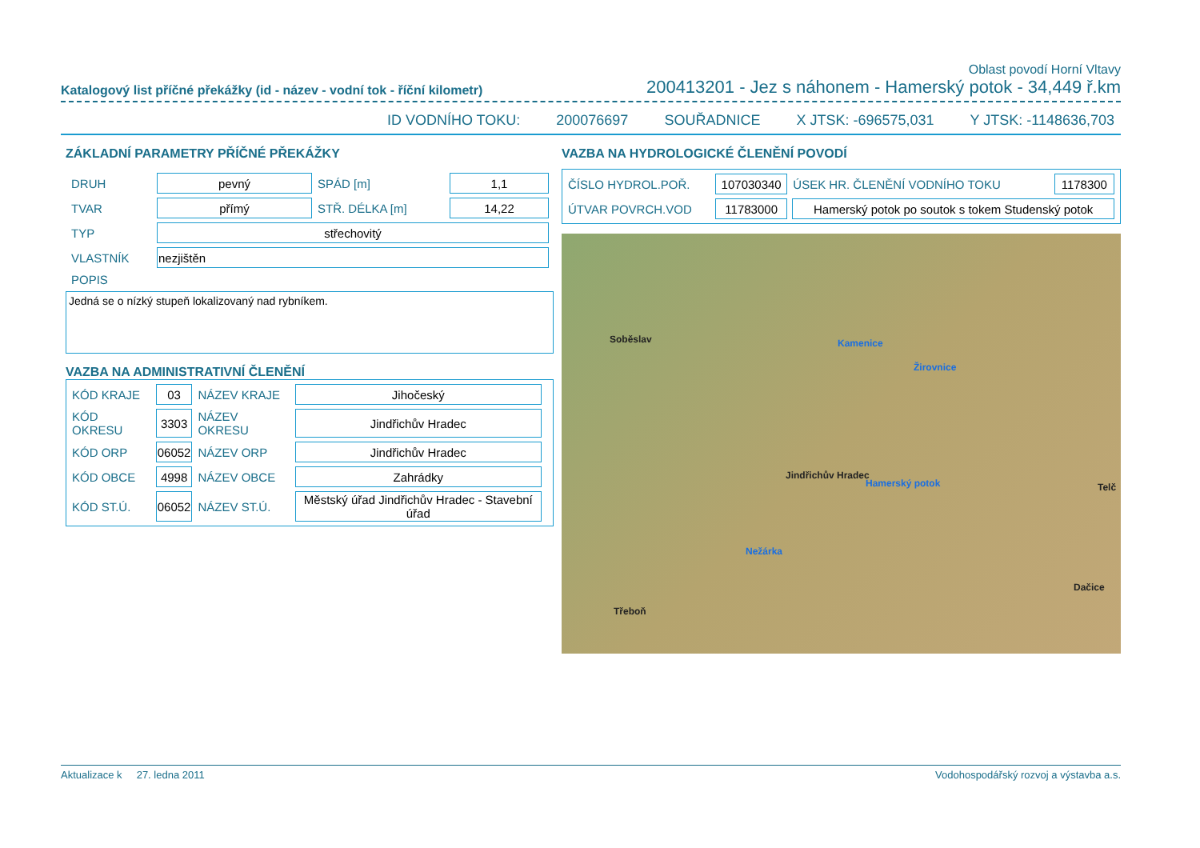Oblast povodí Horní Vltavy
Katalogový list příčné překážky (id - název - vodní tok - říční kilometr) 200413201 - Jez s náhonem - Hamerský potok - 34,449 ř.km
ID VODNÍHO TOKU: 200076697 SOUŘADNICE X JTSK: -696575,031 Y JTSK: -1148636,703
ZÁKLADNÍ PARAMETRY PŘÍČNÉ PŘEKÁŽKY
| DRUH | pevný | SPÁD [m] | 1,1 |
| TVAR | přímý | STŘ. DÉLKA [m] | 14,22 |
| TYP | střechovitý | | |
| VLASTNÍK | nezjištěn | | |
| POPIS | | | |
Jedná se o nízký stupeň lokalizovaný nad rybníkem.
VAZBA NA ADMINISTRATIVNÍ ČLENĚNÍ
| KÓD KRAJE | 03 | NÁZEV KRAJE | Jihočeský |
| KÓD OKRESU | 3303 | NÁZEV OKRESU | Jindřichův Hradec |
| KÓD ORP | 06052 | NÁZEV ORP | Jindřichův Hradec |
| KÓD OBCE | 4998 | NÁZEV OBCE | Zahrádky |
| KÓD ST.Ú. | 06052 | NÁZEV ST.Ú. | Městský úřad Jindřichův Hradec - Stavební úřad |
VAZBA NA HYDROLOGICKÉ ČLENĚNÍ POVODÍ
| ČÍSLO HYDROL.POŘ. | 107030340 | ÚSEK HR. ČLENĚNÍ VODNÍHO TOKU | 1178300 |
| ÚTVAR POVRCH.VOD | 11783000 | Hamerský potok po soutok s tokem Studenský potok | |
Soběslav
Jindřichův Hradec
Telč
Dačice
Třeboň
Hamerský potok
Nežárka
Kamenice
Žirovnice
Aktualizace k 27. ledna 2011 Vodohospodářský rozvoj a výstavba a.s.